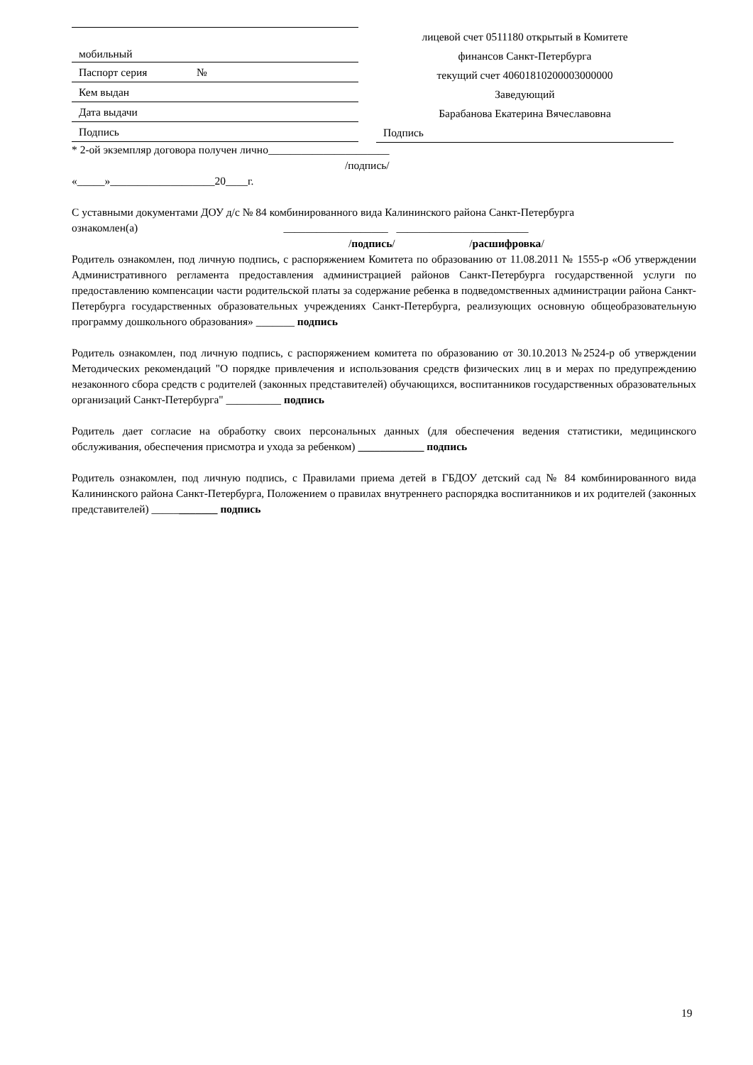мобильный
Паспорт серия №
Кем выдан
Дата выдачи
Подпись
лицевой счет 0511180 открытый в Комитете
финансов Санкт-Петербурга
текущий счет 40601810200003000000
Заведующий
Барабанова Екатерина Вячеславовна
Подпись
* 2-ой экземпляр договора получен лично______________________
/подпись/
«_____»___________________20____г.
С уставными документами ДОУ д/с № 84 комбинированного вида Калининского района Санкт-Петербурга
ознакомлен(а) ___________________ ________________________
/подпись/ /расшифровка/
Родитель ознакомлен, под личную подпись, с распоряжением Комитета по образованию от 11.08.2011 № 1555-р «Об утверждении Административного регламента предоставления администрацией районов Санкт-Петербурга государственной услуги по предоставлению компенсации части родительской платы за содержание ребенка в подведомственных администрации района Санкт-Петербурга государственных образовательных учреждениях Санкт-Петербурга, реализующих основную общеобразовательную программу дошкольного образования» _______ подпись
Родитель ознакомлен, под личную подпись, с распоряжением комитета по образованию от 30.10.2013 №2524-р об утверждении Методических рекомендаций "О порядке привлечения и использования средств физических лиц в и мерах по предупреждению незаконного сбора средств с родителей (законных представителей) обучающихся, воспитанников государственных образовательных организаций Санкт-Петербурга" __________ подпись
Родитель дает согласие на обработку своих персональных данных (для обеспечения ведения статистики, медицинского обслуживания, обеспечения присмотра и ухода за ребенком) ____________ подпись
Родитель ознакомлен, под личную подпись, с Правилами приема детей в ГБДОУ детский сад № 84 комбинированного вида Калининского района Санкт-Петербурга, Положением о правилах внутреннего распорядка воспитанников и их родителей (законных представителей) ____________ подпись
19